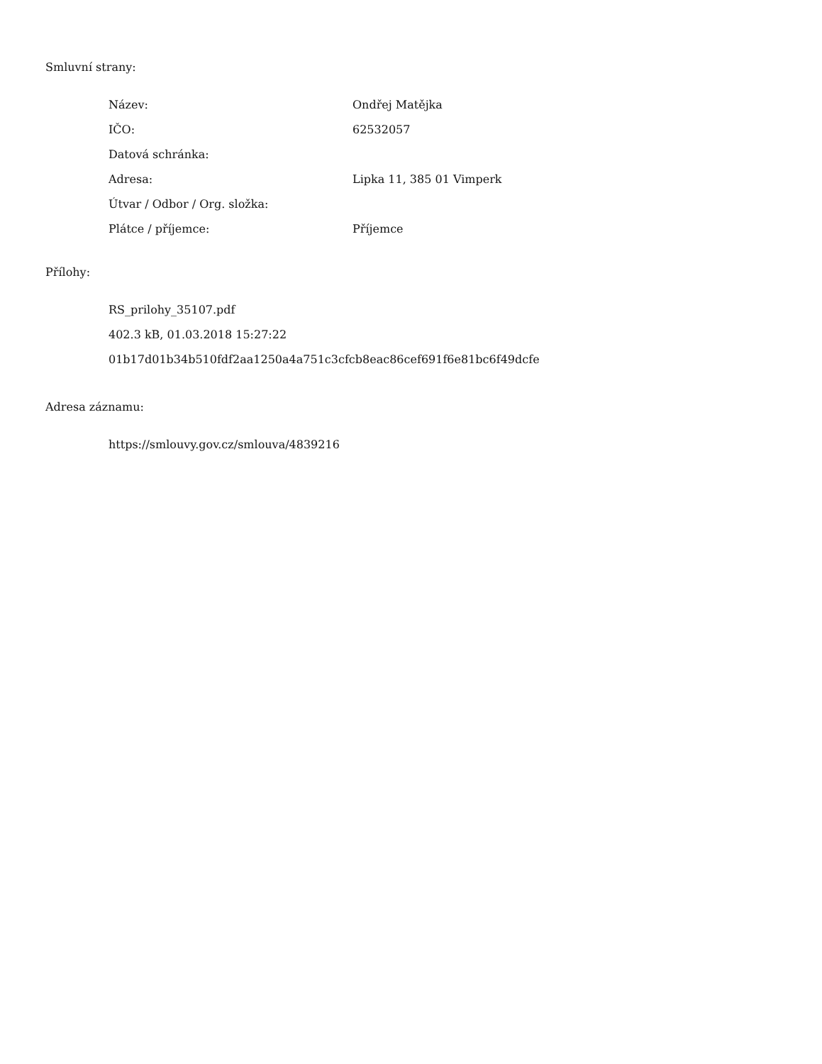Smluvní strany:
| Název: | Ondřej Matějka |
| IČO: | 62532057 |
| Datová schránka: | |
| Adresa: | Lipka 11, 385 01 Vimperk |
| Útvar / Odbor / Org. složka: | |
| Plátce / příjemce: | Příjemce |
Přílohy:
RS_prilohy_35107.pdf
402.3 kB, 01.03.2018 15:27:22
01b17d01b34b510fdf2aa1250a4a751c3cfcb8eac86cef691f6e81bc6f49dcfe
Adresa záznamu:
https://smlouvy.gov.cz/smlouva/4839216